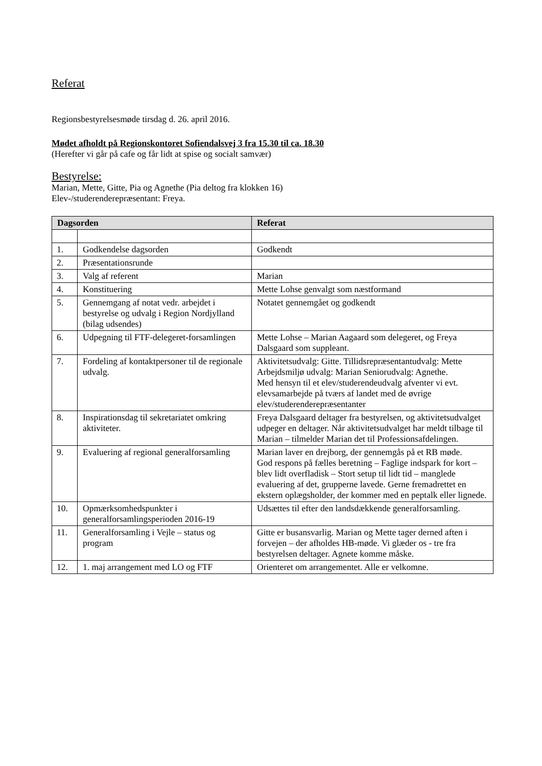Referat
Regionsbestyrelsesmøde tirsdag d. 26. april 2016.
Mødet afholdt på Regionskontoret Sofiendalsvej 3 fra 15.30 til ca. 18.30
(Herefter vi går på cafe og får lidt at spise og socialt samvær)
Bestyrelse:
Marian, Mette, Gitte, Pia og Agnethe (Pia deltog fra klokken 16)
Elev-/studerenderepræsentant: Freya.
| Dagsorden | | Referat |
| --- | --- | --- |
| 1. | Godkendelse dagsorden | Godkendt |
| 2. | Præsentationsrunde | |
| 3. | Valg af referent | Marian |
| 4. | Konstituering | Mette Lohse genvalgt som næstformand |
| 5. | Gennemgang af notat vedr. arbejdet i bestyrelse og udvalg i Region Nordjylland (bilag udsendes) | Notatet gennemgået og godkendt |
| 6. | Udpegning til FTF-delegeret-forsamlingen | Mette Lohse – Marian Aagaard som delegeret, og Freya Dalsgaard som suppleant. |
| 7. | Fordeling af kontaktpersoner til de regionale udvalg. | Aktivitetsudvalg: Gitte. Tillidsrepræsentantudvalg: Mette Arbejdsmiljø udvalg: Marian Seniorudvalg: Agnethe. Med hensyn til et elev/studerendeudvalg afventer vi evt. elevsamarbejde på tværs af landet med de øvrige elev/studerenderepræsentanter |
| 8. | Inspirationsdag til sekretariatet omkring aktiviteter. | Freya Dalsgaard deltager fra bestyrelsen, og aktivitetsudvalget udpeger en deltager. Når aktivitetsudvalget har meldt tilbage til Marian – tilmelder Marian det til Professionsafdelingen. |
| 9. | Evaluering af regional generalforsamling | Marian laver en drejborg, der gennemgås på et RB møde. God respons på fælles beretning – Faglige indspark for kort – blev lidt overfladisk – Stort setup til lidt tid – manglede evaluering af det, grupperne lavede. Gerne fremadrettet en ekstern oplægsholder, der kommer med en peptalk eller lignede. |
| 10. | Opmærksomhedspunkter i generalforsamlingsperioden 2016-19 | Udsættes til efter den landsdækkende generalforsamling. |
| 11. | Generalforsamling i Vejle – status og program | Gitte er busansvarlig. Marian og Mette tager derned aften i forvejen – der afholdes HB-møde. Vi glæder os - tre fra bestyrelsen deltager. Agnete komme måske. |
| 12. | 1. maj arrangement med LO og FTF | Orienteret om arrangementet. Alle er velkomne. |